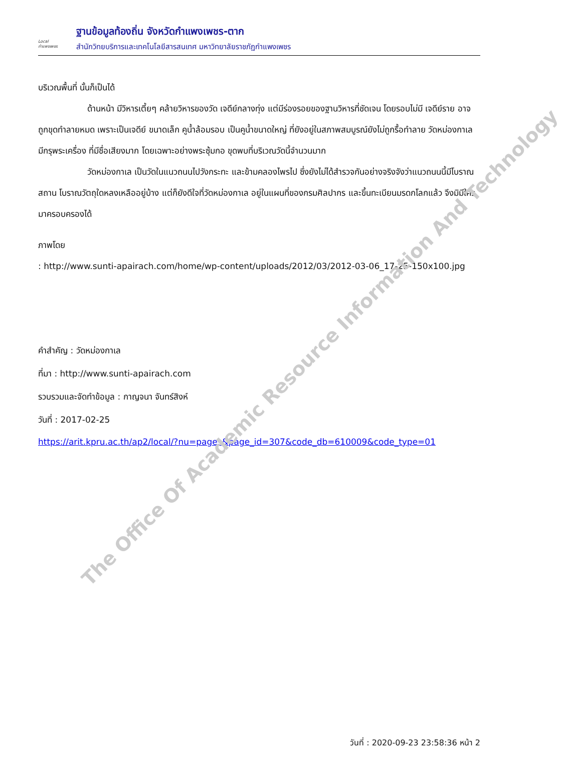Local
กำแพงเพชร
ฐานข้อมูลท้องถิ่น จังหวัดกำแพงเพชร-ตาก
สำนักวิทยบริการและเทคโนโลยีสารสนเทศ มหาวิทยาลัยราชภัฏกำแพงเพชร
บริเวณพื้นที่ นั้นก็เป็นได้
ด้านหน้า มีวิหารเตี้ยๆ คล้ายวิหารของวัด เจดีย์กลางทุ่ง แต่มีร่องรอยของฐานวิหารที่ชัดเจน โดยรอบไม่มี เจดีย์ราย อาจถูกขุดทำลายหมด เพราะเป็นเจดีย์ ขนาดเล็ก คูน้ำล้อมรอบ เป็นคูน้ำขนาดใหญ่ ที่ยังอยู่ในสภาพสมบูรณ์ยังไม่ถูกรื้อทำลาย วัดหม่องกาเล มีกรุพระเครื่อง ที่มีชื่อเสียงมาก โดยเฉพาะอย่างพระซุ้มกอ ขุดพบที่บริเวณวัดนี้จำนวนมาก
วัดหม่องกาเล เป็นวัดในแนวถนนไปวังกระทะ และข้ามคลองไพรไป ซึ่งยังไม่ได้สำรวจกันอย่างจริงจังว่าแนวถนนนี้มีโบราณสถาน โบราณวัตถุใดหลงเหลืออยู่บ้าง แต่ก็ยังดีใจที่วัดหม่องกาเล อยู่ในแผนที่ของกรมศิลปากร และขึ้นทะเบียนมรดกโลกแล้ว จึงมิมีใครมาครอบครองได้
ภาพโดย
: http://www.sunti-apairach.com/home/wp-content/uploads/2012/03/2012-03-06_17-25-150x100.jpg
คำสำคัญ : วัดหม่องกาเล
ที่มา : http://www.sunti-apairach.com
รวบรวมและจัดทำข้อมูล : กาญจนา จันทร์สิงห์
วันที่ : 2017-02-25
https://arit.kpru.ac.th/ap2/local/?nu=pages&page_id=307&code_db=610009&code_type=01
The Office Of Academic Resource Information And Technology
วันที่ : 2020-09-23 23:58:36 หน้า 2